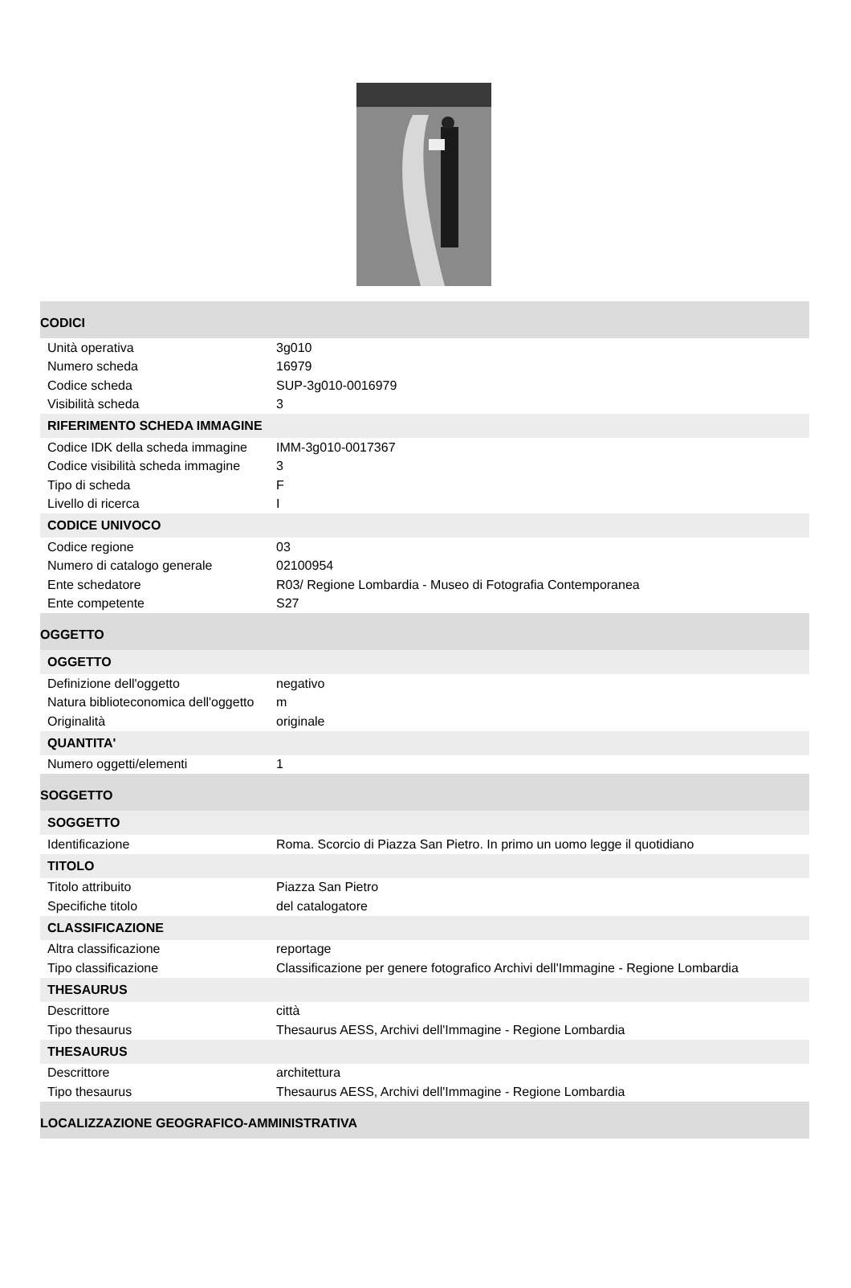| CODICI | |
| Unità operativa | 3g010 |
| Numero scheda | 16979 |
| Codice scheda | SUP-3g010-0016979 |
| Visibilità scheda | 3 |
| RIFERIMENTO SCHEDA IMMAGINE | |
| Codice IDK della scheda immagine | IMM-3g010-0017367 |
| Codice visibilità scheda immagine | 3 |
| Tipo di scheda | F |
| Livello di ricerca | I |
| CODICE UNIVOCO | |
| Codice regione | 03 |
| Numero di catalogo generale | 02100954 |
| Ente schedatore | R03/ Regione Lombardia - Museo di Fotografia Contemporanea |
| Ente competente | S27 |
| OGGETTO | |
| OGGETTO | |
| Definizione dell'oggetto | negativo |
| Natura biblioteconomica dell'oggetto | m |
| Originalità | originale |
| QUANTITA' | |
| Numero oggetti/elementi | 1 |
| SOGGETTO | |
| SOGGETTO | |
| Identificazione | Roma. Scorcio di Piazza San Pietro. In primo un uomo legge il quotidiano |
| TITOLO | |
| Titolo attribuito | Piazza San Pietro |
| Specifiche titolo | del catalogatore |
| CLASSIFICAZIONE | |
| Altra classificazione | reportage |
| Tipo classificazione | Classificazione per genere fotografico Archivi dell'Immagine - Regione Lombardia |
| THESAURUS | |
| Descrittore | città |
| Tipo thesaurus | Thesaurus AESS, Archivi dell'Immagine - Regione Lombardia |
| THESAURUS | |
| Descrittore | architettura |
| Tipo thesaurus | Thesaurus AESS, Archivi dell'Immagine - Regione Lombardia |
| LOCALIZZAZIONE GEOGRAFICO-AMMINISTRATIVA | |